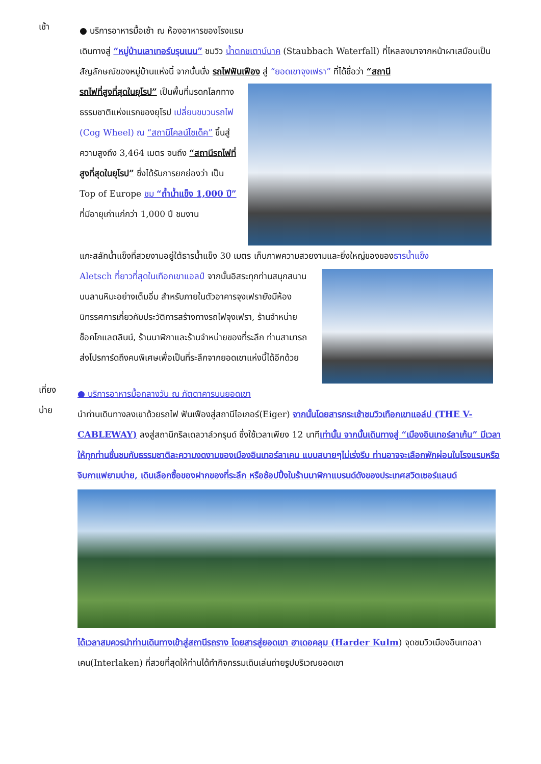เช้า
● บริการอาหารมื้อเช้า ณ ห้องอาหารของโรงแรม
เดินทางสู่ “หมู่บ้านเลาเทอร์บรุนเนน” ชมวิว น้ำตกชเตาบ์บาค (Staubbach Waterfall) ที่ไหลลงมาจากหน้าผาเสมือนเป็นสัญลักษณ์ของหมู่บ้านแห่งนี้ จากนั้นนั่ง รถไฟฟันเฟือง สู่ “ยอดเขาจุงเฟรา” ที่ได้ชื่อว่า “สถานี
รถไฟที่สูงที่สุดในยุโรป” เป็นพื้นที่มรดกโลกทางธรรมชาติแห่งแรกของยุโรป เปลี่ยนขบวนรถไฟ (Cog Wheel) ณ “สถานีไคลน์ไชเด็ค” ขึ้นสู่ความสูงถึง 3,464 เมตร จนถึง “สถานีรถไฟที่สูงที่สุดในยุโรป” ซึ่งได้รับการยกย่องว่า เป็น Top of Europe ชม “ถ้ำน้ำแข็ง 1,000 ปี” ที่มีอายุเก่าแก่กว่า 1,000 ปี ชมงาน
แกะสลักน้ำแข็งที่สวยงามอยู่ใต้ธารน้ำแข็ง 30 เมตร เก็บภาพความสวยงามและยิ่งใหญ่ของของธารน้ำแข็ง
Aletsch ที่ยาวที่สุดในเทือกเขาแอลป์ จากนั้นอิสระทุกท่านสนุกสนานบนลานหิมะอย่างเต็มอิ่ม สำหรับภายในตัวอาคารจุงเฟรายังมีห้องนิทรรศการเกี่ยวกับประวัติการสร้างทางรถไฟจุงเฟรา, ร้านจำหน่ายช็อคโกแลตลินน์, ร้านนาฬิกาและร้านจำหน่ายของที่ระลึก ท่านสามารถส่งโปรการ์ดถึงคนพิเศษเพื่อเป็นที่ระลึกจากยอดเขาแห่งนี้ได้อีกด้วย
เที่ยง
● บริการอาหารมื้อกลางวัน ณ ภัตตาคารบนยอดเขา
บ่าย
นำท่านเดินทางลงเขาด้วยรถไฟ ฟันเฟืองสู่สถานีไอเกอร์(Eiger) จากนั้นโดยสารกระเช้าชมวิวเทือกเขาแอล์ป (THE V-CABLEWAY) ลงสู่สถานีกริลเดลวาล์วกรุนด์ ซึ่งใช้เวลาเพียง 12 นาทีเท่านั้น จากนั้นเดินทางสู่ “เมืองอินเทอร์ลาเก้น” มีเวลาให้ทุกท่านชื่นชมกับธรรมชาติละความงดงามของเมืองอินเทอร์ลาเคน แบบสบายๆไม่เร่งรีบ ท่านอาจจะเลือกพักผ่อนในโรงแรมหรือจิบกาแฟยามบ่าย, เดินเลือกซื้อของฝากของที่ระลึก หรือช้อปปิ้งในร้านนาฬิกาแบรนด์ดังของประเทศสวิตเซอร์แลนด์
ได้เวลาสมควรนำท่านเดินทางเข้าสู่สถานีรถราง โดยสารสู่ยอดเขา ฮาเดอคลุม (Harder Kulm) จุดชมวิวเมืองอินเทอลาเคน(Interlaken) ที่สวยที่สุดให้ท่านได้ทำกิจกรรมเดินเล่นถ่ายรูปบริเวณยอดเขา